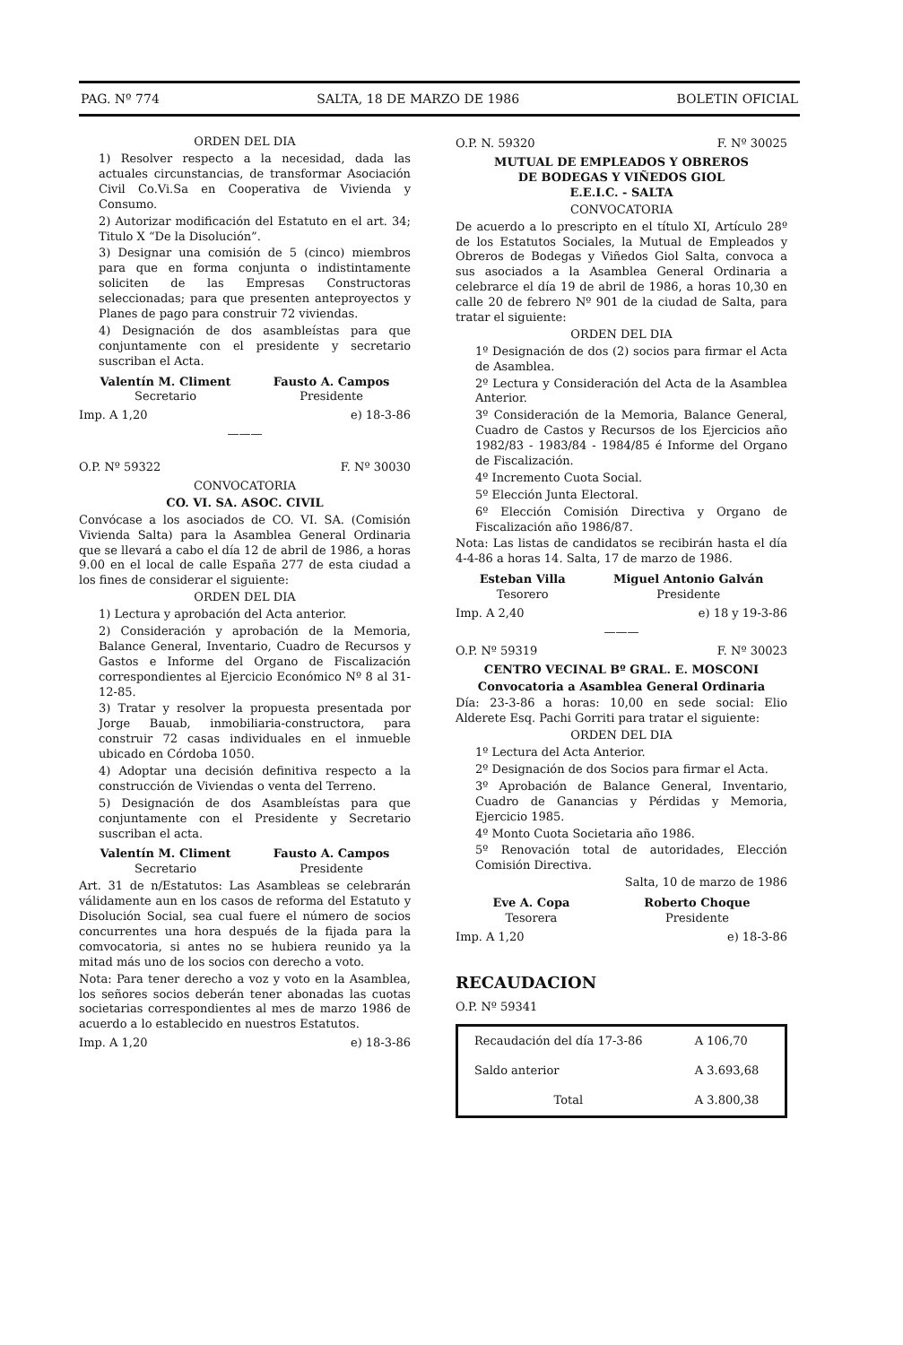PAG. Nº 774 SALTA, 18 DE MARZO DE 1986 BOLETIN OFICIAL
ORDEN DEL DIA
1) Resolver respecto a la necesidad, dada las actuales circunstancias, de transformar Asociación Civil Co.Vi.Sa en Cooperativa de Vivienda y Consumo.
2) Autorizar modificación del Estatuto en el art. 34; Titulo X “De la Disolución”.
3) Designar una comisión de 5 (cinco) miembros para que en forma conjunta o indistintamente soliciten de las Empresas Constructoras seleccionadas; para que presenten anteproyectos y Planes de pago para construir 72 viviendas.
4) Designación de dos asambleístas para que conjuntamente con el presidente y secretario suscriban el Acta.
Valentín M. Climent
Secretario
Fausto A. Campos
Presidente
Imp. A 1,20 e) 18-3-86
———
O.P. Nº 59322 F. Nº 30030
CONVOCATORIA
CO. VI. SA. ASOC. CIVIL
Convócase a los asociados de CO. VI. SA. (Comisión Vivienda Salta) para la Asamblea General Ordinaria que se llevará a cabo el día 12 de abril de 1986, a horas 9.00 en el local de calle España 277 de esta ciudad a los fines de considerar el siguiente:
ORDEN DEL DIA
1) Lectura y aprobación del Acta anterior.
2) Consideración y aprobación de la Memoria, Balance General, Inventario, Cuadro de Recursos y Gastos e Informe del Organo de Fiscalización correspondientes al Ejercicio Económico Nº 8 al 31-12-85.
3) Tratar y resolver la propuesta presentada por Jorge Bauab, inmobiliaria-constructora, para construir 72 casas individuales en el inmueble ubicado en Córdoba 1050.
4) Adoptar una decisión definitiva respecto a la construcción de Viviendas o venta del Terreno.
5) Designación de dos Asambleístas para que conjuntamente con el Presidente y Secretario suscriban el acta.
Valentín M. Climent
Secretario
Fausto A. Campos
Presidente
Art. 31 de n/Estatutos: Las Asambleas se celebrarán válidamente aun en los casos de reforma del Estatuto y Disolución Social, sea cual fuere el número de socios concurrentes una hora después de la fijada para la comvocatoria, si antes no se hubiera reunido ya la mitad más uno de los socios con derecho a voto.
Nota: Para tener derecho a voz y voto en la Asamblea, los señores socios deberán tener abonadas las cuotas societarias correspondientes al mes de marzo 1986 de acuerdo a lo establecido en nuestros Estatutos.
Imp. A 1,20 e) 18-3-86
O.P. N. 59320 F. Nº 30025
MUTUAL DE EMPLEADOS Y OBREROS
DE BODEGAS Y VIÑEDOS GIOL
E.E.I.C. - SALTA
CONVOCATORIA
De acuerdo a lo prescripto en el título XI, Artículo 28º de los Estatutos Sociales, la Mutual de Empleados y Obreros de Bodegas y Viñedos Giol Salta, convoca a sus asociados a la Asamblea General Ordinaria a celebrarce el día 19 de abril de 1986, a horas 10,30 en calle 20 de febrero Nº 901 de la ciudad de Salta, para tratar el siguiente:
ORDEN DEL DIA
1º Designación de dos (2) socios para firmar el Acta de Asamblea.
2º Lectura y Consideración del Acta de la Asamblea Anterior.
3º Consideración de la Memoria, Balance General, Cuadro de Castos y Recursos de los Ejercicios año 1982/83 - 1983/84 - 1984/85 é Informe del Organo de Fiscalización.
4º Incremento Cuota Social.
5º Elección Junta Electoral.
6º Elección Comisión Directiva y Organo de Fiscalización año 1986/87.
Nota: Las listas de candidatos se recibirán hasta el día 4-4-86 a horas 14. Salta, 17 de marzo de 1986.
Esteban Villa
Tesorero
Miguel Antonio Galván
Presidente
Imp. A 2,40 e) 18 y 19-3-86
———
O.P. Nº 59319 F. Nº 30023
CENTRO VECINAL Bº GRAL. E. MOSCONI
Convocatoria a Asamblea General Ordinaria
Día: 23-3-86 a horas: 10,00 en sede social: Elio Alderete Esq. Pachi Gorriti para tratar el siguiente:
ORDEN DEL DIA
1º Lectura del Acta Anterior.
2º Designación de dos Socios para firmar el Acta.
3º Aprobación de Balance General, Inventario, Cuadro de Ganancias y Pérdidas y Memoria, Ejercicio 1985.
4º Monto Cuota Societaria año 1986.
5º Renovación total de autoridades, Elección Comisión Directiva.
Salta, 10 de marzo de 1986
Eve A. Copa
Tesorera
Roberto Choque
Presidente
Imp. A 1,20 e) 18-3-86
RECAUDACION
O.P. Nº 59341
| Recaudación del día 17-3-86 | A 106,70 |
| Saldo anterior | A 3.693,68 |
| Total | A 3.800,38 |